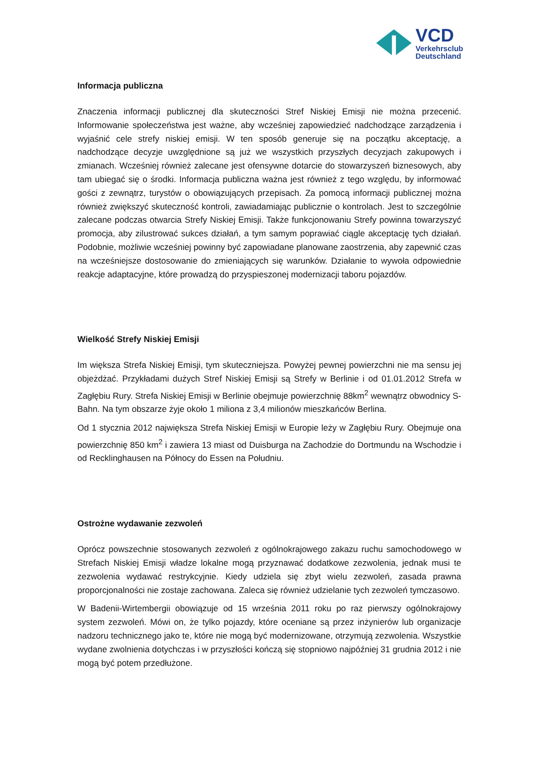VCD
Verkehrsclub
Deutschland
Informacja publiczna
Znaczenia informacji publicznej dla skuteczności Stref Niskiej Emisji nie można przecenić. Informowanie społeczeństwa jest ważne, aby wcześniej zapowiedzieć nadchodzące zarządzenia i wyjaśnić cele strefy niskiej emisji. W ten sposób generuje się na początku akceptację, a nadchodzące decyzje uwzględnione są już we wszystkich przyszłych decyzjach zakupowych i zmianach. Wcześniej również zalecane jest ofensywne dotarcie do stowarzyszeń biznesowych, aby tam ubiegać się o środki. Informacja publiczna ważna jest również z tego względu, by informować gości z zewnątrz, turystów o obowiązujących przepisach. Za pomocą informacji publicznej można również zwiększyć skuteczność kontroli, zawiadamiając publicznie o kontrolach. Jest to szczególnie zalecane podczas otwarcia Strefy Niskiej Emisji. Także funkcjonowaniu Strefy powinna towarzyszyć promocja, aby zilustrować sukces działań, a tym samym poprawiać ciągle akceptację tych działań. Podobnie, możliwie wcześniej powinny być zapowiadane planowane zaostrzenia, aby zapewnić czas na wcześniejsze dostosowanie do zmieniających się warunków. Działanie to wywoła odpowiednie reakcje adaptacyjne, które prowadzą do przyspieszonej modernizacji taboru pojazdów.
Wielkość Strefy Niskiej Emisji
Im większa Strefa Niskiej Emisji, tym skuteczniejsza. Powyżej pewnej powierzchni nie ma sensu jej objeżdżać. Przykładami dużych Stref Niskiej Emisji są Strefy w Berlinie i od 01.01.2012 Strefa w Zagłębiu Rury. Strefa Niskiej Emisji w Berlinie obejmuje powierzchnię 88km<sup>2</sup> wewnątrz obwodnicy S-Bahn. Na tym obszarze żyje około 1 miliona z 3,4 milionów mieszkańców Berlina.
Od 1 stycznia 2012 największa Strefa Niskiej Emisji w Europie leży w Zagłębiu Rury. Obejmuje ona powierzchnię 850 km<sup>2</sup> i zawiera 13 miast od Duisburga na Zachodzie do Dortmundu na Wschodzie i od Recklinghausen na Północy do Essen na Południu.
Ostrożne wydawanie zezwoleń
Oprócz powszechnie stosowanych zezwoleń z ogólnokrajowego zakazu ruchu samochodowego w Strefach Niskiej Emisji władze lokalne mogą przyznawać dodatkowe zezwolenia, jednak musi te zezwolenia wydawać restrykcyjnie. Kiedy udziela się zbyt wielu zezwoleń, zasada prawna proporcjonalności nie zostaje zachowana. Zaleca się również udzielanie tych zezwoleń tymczasowo.
W Badenii-Wirtembergii obowiązuje od 15 września 2011 roku po raz pierwszy ogólnokrajowy system zezwoleń. Mówi on, że tylko pojazdy, które oceniane są przez inżynierów lub organizacje nadzoru technicznego jako te, które nie mogą być modernizowane, otrzymują zezwolenia. Wszystkie wydane zwolnienia dotychczas i w przyszłości kończą się stopniowo najpóźniej 31 grudnia 2012 i nie mogą być potem przedłużone.